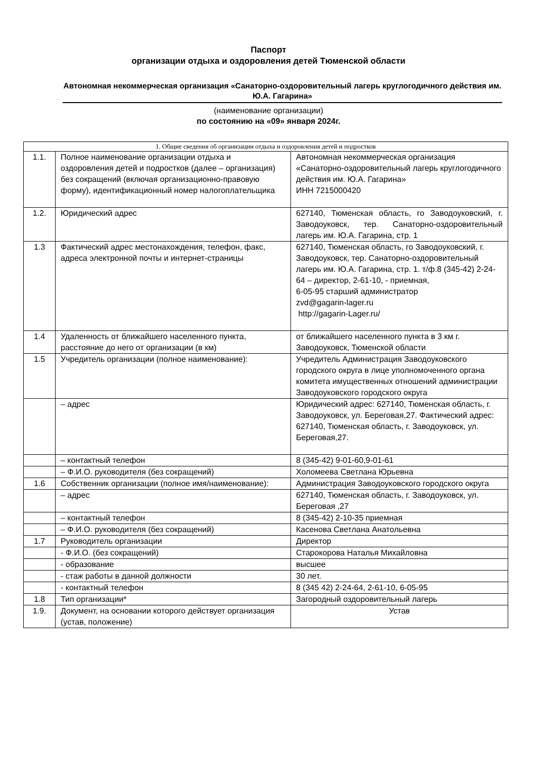Паспорт
организации отдыха и оздоровления детей Тюменской области
Автономная некоммерческая организация «Санаторно-оздоровительный лагерь круглогодичного действия им. Ю.А. Гагарина»
(наименование организации)
по состоянию на «09» января 2024г.
| 1. Общие сведения об организации отдыха и оздоровления детей и подростков | | |
| --- | --- | --- |
| 1.1. | Полное наименование организации отдыха и оздоровления детей и подростков (далее – организация) без сокращений (включая организационно-правовую форму), идентификационный номер налогоплательщика | Автономная некоммерческая организация «Санаторно-оздоровительный лагерь круглогодичного действия им. Ю.А. Гагарина» ИНН 7215000420 |
| 1.2. | Юридический адрес | 627140, Тюменская область, го Заводоуковский, г. Заводоуковск, тер. Санаторно-оздоровительный лагерь им. Ю.А. Гагарина, стр. 1 |
| 1.3 | Фактический адрес местонахождения, телефон, факс, адреса электронной почты и интернет-страницы | 627140, Тюменская область, го Заводоуковский, г. Заводоуковск, тер. Санаторно-оздоровительный лагерь им. Ю.А. Гагарина, стр. 1. т/ф.8 (345-42) 2-24-64 – директор, 2-61-10, - приемная, 6-05-95 старший администратор zvd@gagarin-lager.ru http://gagarin-Lager.ru/ |
| 1.4 | Удаленность от ближайшего населенного пункта, расстояние до него от организации (в км) | от ближайшего населенного пункта в 3 км г. Заводоуковск, Тюменской области |
| 1.5 | Учредитель организации (полное наименование): | Учредитель Администрация Заводоуковского городского округа в лице уполномоченного органа комитета имущественных отношений администрации Заводоуковского городского округа |
| | – адрес | Юридический адрес: 627140, Тюменская область, г. Заводоуковск, ул. Береговая,27. Фактический адрес: 627140, Тюменская область, г. Заводоуковск, ул. Береговая,27. |
| | – контактный телефон | 8 (345-42) 9-01-60,9-01-61 |
| | – Ф.И.О. руководителя (без сокращений) | Холомеева Светлана Юрьевна |
| 1.6 | Собственник организации (полное имя/наименование): | Администрация Заводоуковского городского округа |
| | – адрес | 627140, Тюменская область, г. Заводоуковск, ул. Береговая ,27 |
| | – контактный телефон | 8 (345-42) 2-10-35 приемная |
| | – Ф.И.О. руководителя (без сокращений) | Касенова Светлана Анатольевна |
| 1.7 | Руководитель организации | Директор |
| | - Ф.И.О. (без сокращений) | Старокорова Наталья Михайловна |
| | - образование | высшее |
| | - стаж работы в данной должности | 30 лет. |
| | - контактный телефон | 8 (345 42) 2-24-64, 2-61-10, 6-05-95 |
| 1.8 | Тип организации* | Загородный оздоровительный лагерь |
| 1.9. | Документ, на основании которого действует организация (устав, положение) | Устав |